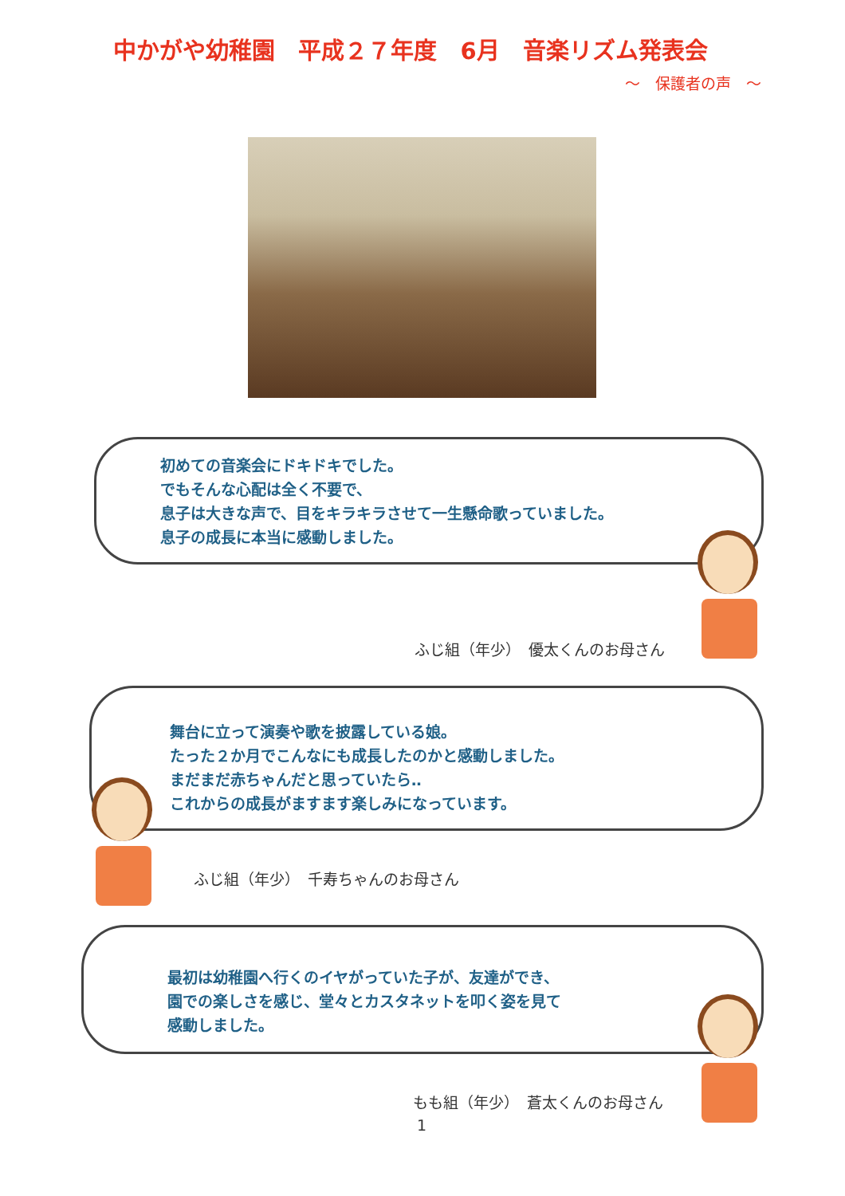中かがや幼稚園　平成２７年度　6月　音楽リズム発表会
～　保護者の声　～
初めての音楽会にドキドキでした。
でもそんな心配は全く不要で、
息子は大きな声で、目をキラキラさせて一生懸命歌っていました。
息子の成長に本当に感動しました。
ふじ組（年少）　優太くんのお母さん
舞台に立って演奏や歌を披露している娘。
たった２か月でこんなにも成長したのかと感動しました。
まだまだ赤ちゃんだと思っていたら‥
これからの成長がますます楽しみになっています。
ふじ組（年少）　千寿ちゃんのお母さん
最初は幼稚園へ行くのイヤがっていた子が、友達ができ、
園での楽しさを感じ、堂々とカスタネットを叩く姿を見て
感動しました。
もも組（年少）　蒼太くんのお母さん
1